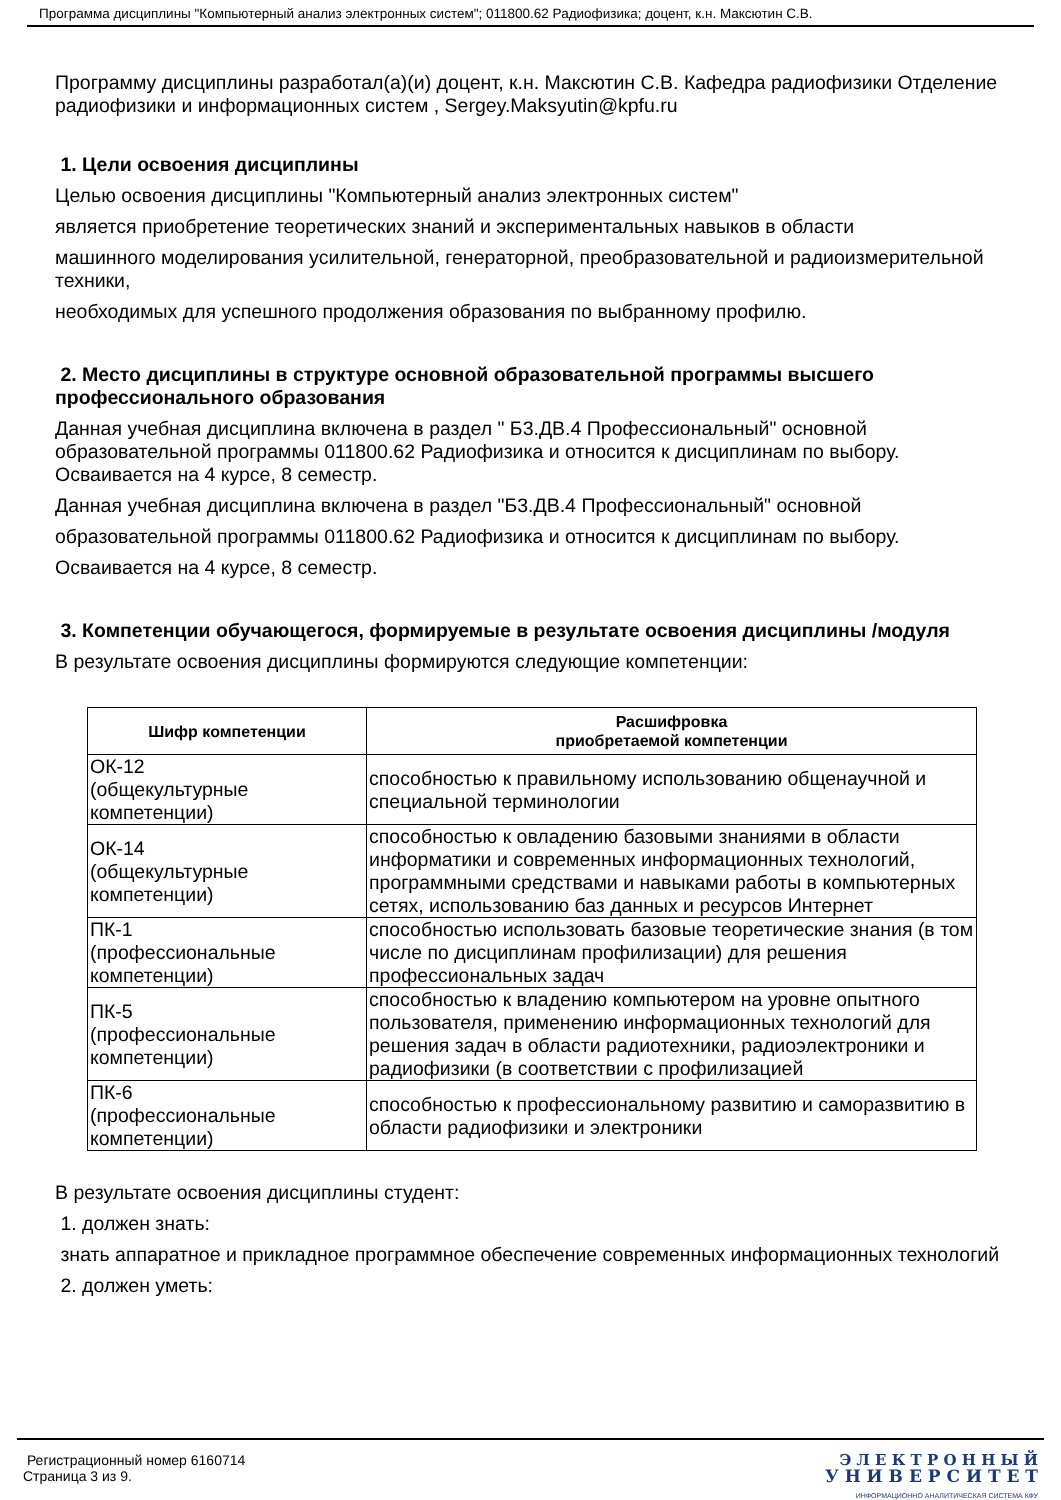Программа дисциплины "Компьютерный анализ электронных систем"; 011800.62 Радиофизика; доцент, к.н. Максютин С.В.
Программу дисциплины разработал(а)(и) доцент, к.н. Максютин С.В. Кафедра радиофизики Отделение радиофизики и информационных систем , Sergey.Maksyutin@kpfu.ru
1. Цели освоения дисциплины
Целью освоения дисциплины "Компьютерный анализ электронных систем"
является приобретение теоретических знаний и экспериментальных навыков в области
машинного моделирования усилительной, генераторной, преобразовательной и радиоизмерительной техники,
необходимых для успешного продолжения образования по выбранному профилю.
2. Место дисциплины в структуре основной образовательной программы высшего профессионального образования
Данная учебная дисциплина включена в раздел " Б3.ДВ.4 Профессиональный" основной образовательной программы 011800.62 Радиофизика и относится к дисциплинам по выбору. Осваивается на 4 курсе, 8 семестр.
Данная учебная дисциплина включена в раздел "Б3.ДВ.4 Профессиональный" основной
образовательной программы 011800.62 Радиофизика и относится к дисциплинам по выбору.
Осваивается на 4 курсе, 8 семестр.
3. Компетенции обучающегося, формируемые в результате освоения дисциплины /модуля
В результате освоения дисциплины формируются следующие компетенции:
| Шифр компетенции | Расшифровка приобретаемой компетенции |
| --- | --- |
| ОК-12 (общекультурные компетенции) | способностью к правильному использованию общенаучной и специальной терминологии |
| ОК-14 (общекультурные компетенции) | способностью к овладению базовыми знаниями в области информатики и современных информационных технологий, программными средствами и навыками работы в компьютерных сетях, использованию баз данных и ресурсов Интернет |
| ПК-1 (профессиональные компетенции) | способностью использовать базовые теоретические знания (в том числе по дисциплинам профилизации) для решения профессиональных задач |
| ПК-5 (профессиональные компетенции) | способностью к владению компьютером на уровне опытного пользователя, применению информационных технологий для решения задач в области радиотехники, радиоэлектроники и радиофизики (в соответствии с профилизацией |
| ПК-6 (профессиональные компетенции) | способностью к профессиональному развитию и саморазвитию в области радиофизики и электроники |
В результате освоения дисциплины студент:
1. должен знать:
знать аппаратное и прикладное программное обеспечение современных информационных технологий
2. должен уметь:
Регистрационный номер 6160714
Страница 3 из 9.
Э Л Е К Т Р О Н Н Ы Й
У Н И В Е Р С И Т Е Т
ИНФОРМАЦИОННО АНАЛИТИЧЕСКАЯ СИСТЕМА КФУ